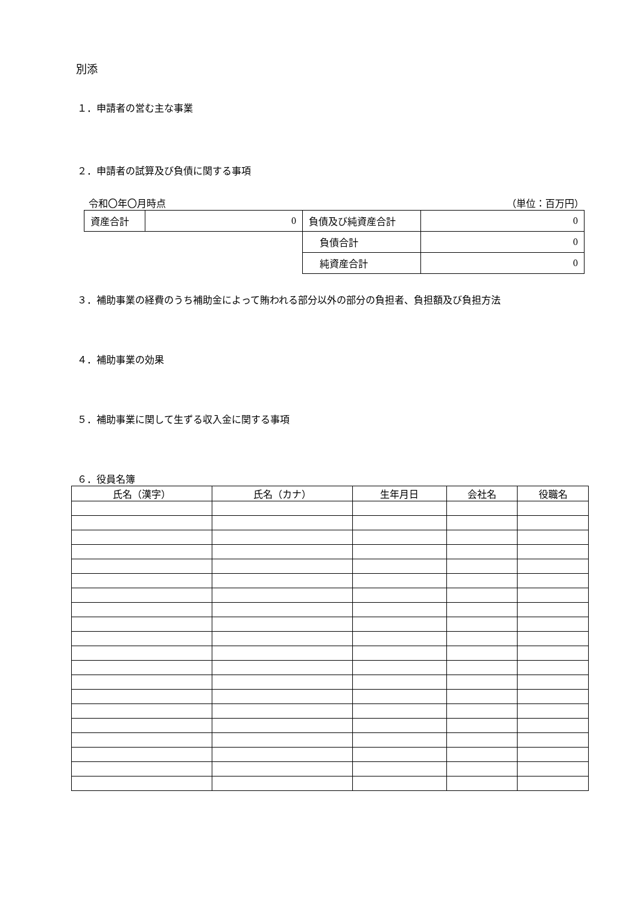別添
１．申請者の営む主な事業
２．申請者の試算及び負債に関する事項
令和〇年〇月時点 （単位：百万円）
| 資産合計 | 0 | 負債及び純資産合計 | 0 |
| | | 負債合計 | 0 |
| | | 純資産合計 | 0 |
３．補助事業の経費のうち補助金によって賄われる部分以外の部分の負担者、負担額及び負担方法
４．補助事業の効果
５．補助事業に関して生ずる収入金に関する事項
６．役員名簿
| 氏名（漢字） | 氏名（カナ） | 生年月日 | 会社名 | 役職名 |
| --- | --- | --- | --- | --- |